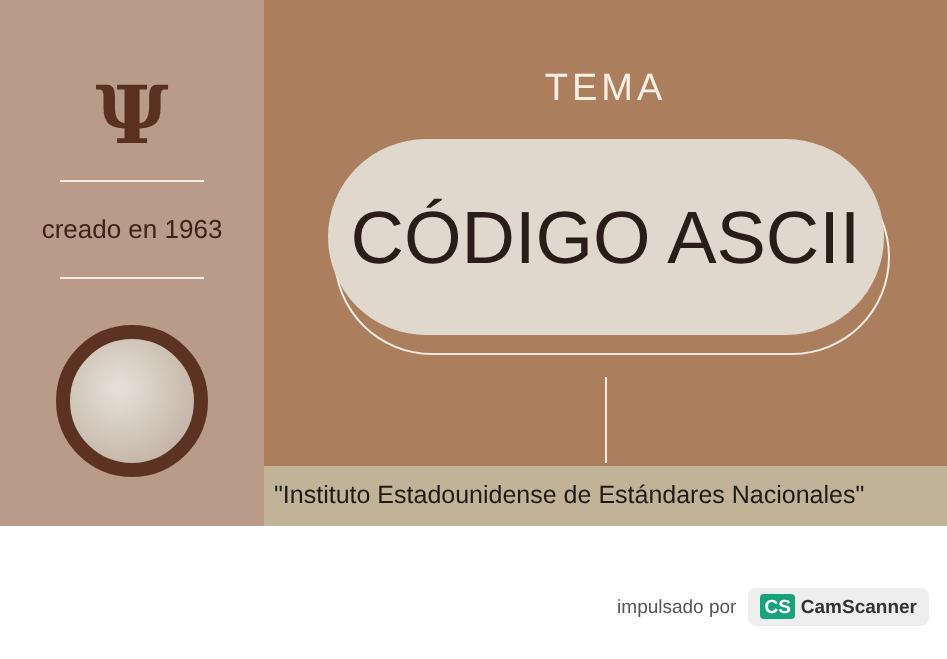Ψ
creado en 1963
TEMA
CÓDIGO ASCII
"Instituto Estadounidense de Estándares Nacionales"
impulsado por CS CamScanner